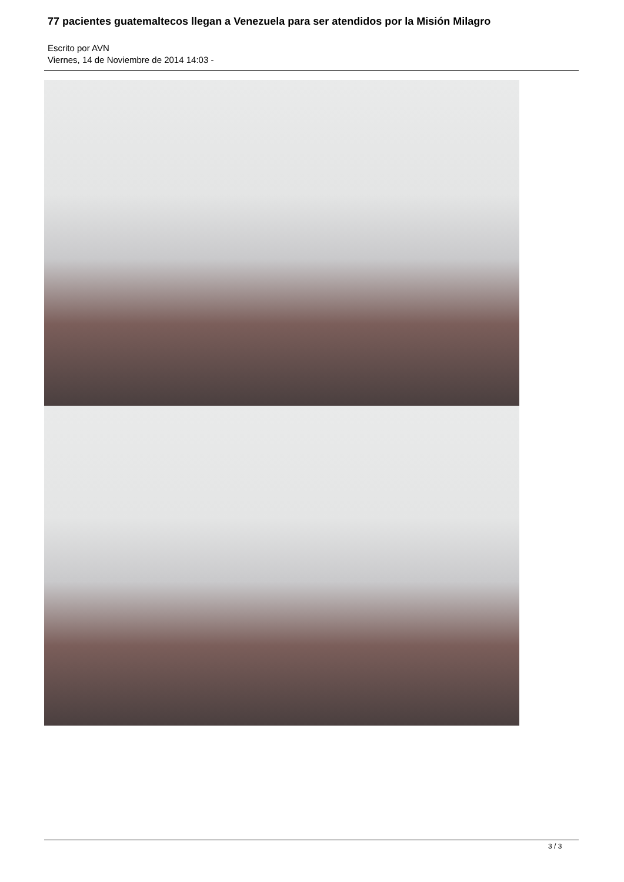77 pacientes guatemaltecos llegan a Venezuela para ser atendidos por la Misión Milagro
Escrito por AVN
Viernes, 14 de Noviembre de 2014 14:03 -
3 / 3